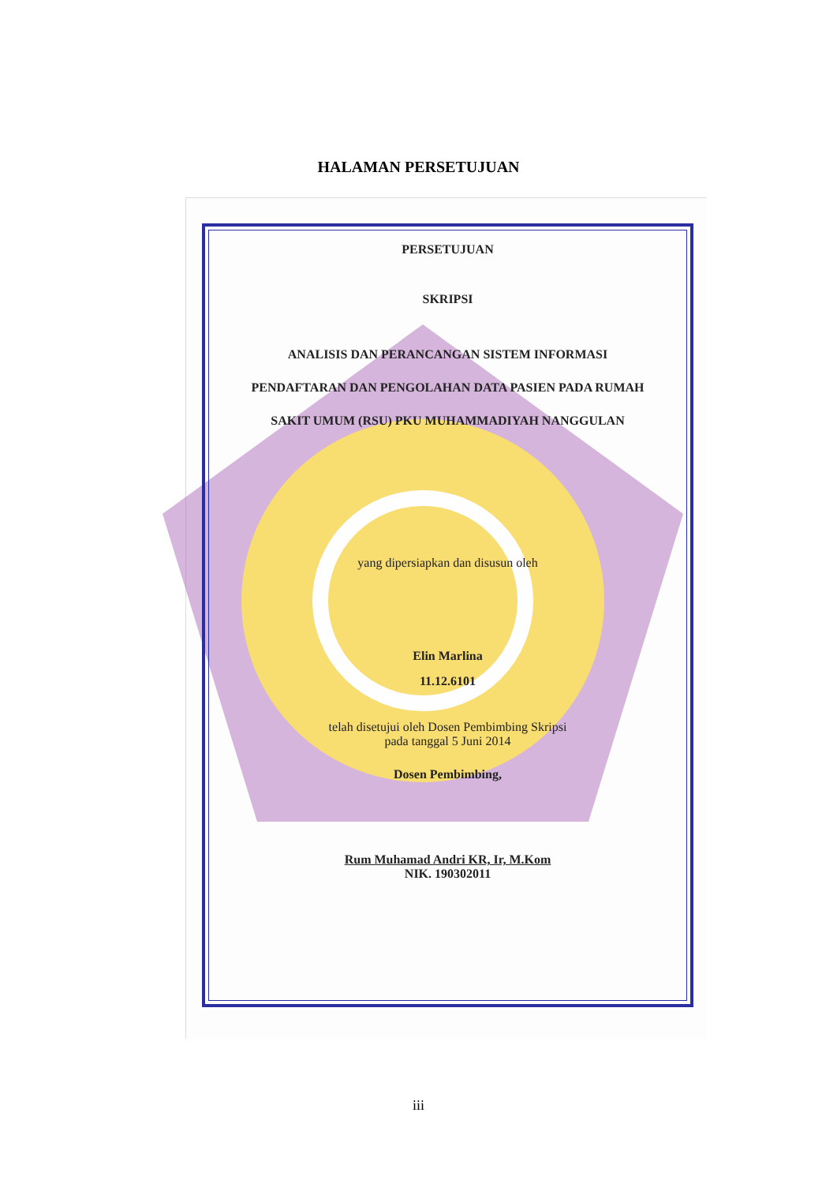HALAMAN PERSETUJUAN
PERSETUJUAN
SKRIPSI
ANALISIS DAN PERANCANGAN SISTEM INFORMASI
PENDAFTARAN DAN PENGOLAHAN DATA PASIEN PADA RUMAH
SAKIT UMUM (RSU) PKU MUHAMMADIYAH NANGGULAN
yang dipersiapkan dan disusun oleh
Elin Marlina
11.12.6101
telah disetujui oleh Dosen Pembimbing Skripsi
pada tanggal 5 Juni 2014
Dosen Pembimbing,
Rum Muhamad Andri KR, Ir, M.Kom
NIK. 190302011
iii